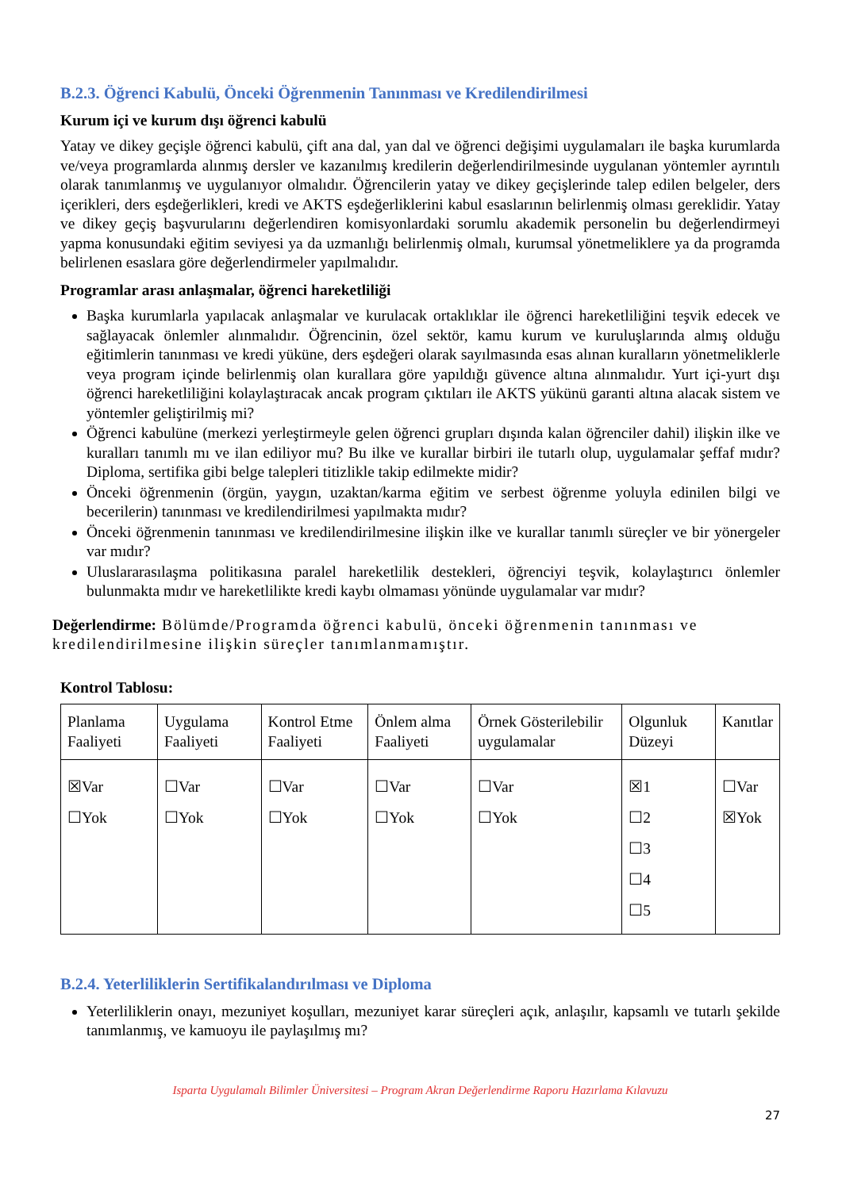B.2.3. Öğrenci Kabulü, Önceki Öğrenmenin Tanınması ve Kredilendirilmesi
Kurum içi ve kurum dışı öğrenci kabulü
Yatay ve dikey geçişle öğrenci kabulü, çift ana dal, yan dal ve öğrenci değişimi uygulamaları ile başka kurumlarda ve/veya programlarda alınmış dersler ve kazanılmış kredilerin değerlendirilmesinde uygulanan yöntemler ayrıntılı olarak tanımlanmış ve uygulanıyor olmalıdır. Öğrencilerin yatay ve dikey geçişlerinde talep edilen belgeler, ders içerikleri, ders eşdeğerlikleri, kredi ve AKTS eşdeğerliklerini kabul esaslarının belirlenmiş olması gereklidir. Yatay ve dikey geçiş başvurularını değerlendiren komisyonlardaki sorumlu akademik personelin bu değerlendirmeyi yapma konusundaki eğitim seviyesi ya da uzmanlığı belirlenmiş olmalı, kurumsal yönetmeliklere ya da programda belirlenen esaslara göre değerlendirmeler yapılmalıdır.
Programlar arası anlaşmalar, öğrenci hareketliliği
Başka kurumlarla yapılacak anlaşmalar ve kurulacak ortaklıklar ile öğrenci hareketliliğini teşvik edecek ve sağlayacak önlemler alınmalıdır. Öğrencinin, özel sektör, kamu kurum ve kuruluşlarında almış olduğu eğitimlerin tanınması ve kredi yüküne, ders eşdeğeri olarak sayılmasında esas alınan kuralların yönetmeliklerle veya program içinde belirlenmiş olan kurallara göre yapıldığı güvence altına alınmalıdır. Yurt içi-yurt dışı öğrenci hareketliliğini kolaylaştıracak ancak program çıktıları ile AKTS yükünü garanti altına alacak sistem ve yöntemler geliştirilmiş mi?
Öğrenci kabulüne (merkezi yerleştirmeyle gelen öğrenci grupları dışında kalan öğrenciler dahil) ilişkin ilke ve kuralları tanımlı mı ve ilan ediliyor mu? Bu ilke ve kurallar birbiri ile tutarlı olup, uygulamalar şeffaf mıdır? Diploma, sertifika gibi belge talepleri titizlikle takip edilmekte midir?
Önceki öğrenmenin (örgün, yaygın, uzaktan/karma eğitim ve serbest öğrenme yoluyla edinilen bilgi ve becerilerin) tanınması ve kredilendirilmesi yapılmakta mıdır?
Önceki öğrenmenin tanınması ve kredilendirilmesine ilişkin ilke ve kurallar tanımlı süreçler ve bir yönergeler var mıdır?
Uluslararasılaşma politikasına paralel hareketlilik destekleri, öğrenciyi teşvik, kolaylaştırıcı önlemler bulunmakta mıdır ve hareketlilikte kredi kaybı olmaması yönünde uygulamalar var mıdır?
Değerlendirme: Bölümde/Programda öğrenci kabulü, önceki öğrenmenin tanınması ve kredilendirilmesine ilişkin süreçler tanımlanmamıştır.
Kontrol Tablosu:
| Planlama Faaliyeti | Uygulama Faaliyeti | Kontrol Etme Faaliyeti | Önlem alma Faaliyeti | Örnek Gösterilebilir uygulamalar | Olgunluk Düzeyi | Kanıtlar |
| ☒Var ☐Yok | ☐Var ☐Yok | ☐Var ☐Yok | ☐Var ☐Yok | ☐Var ☐Yok | ☒1 ☐2 ☐3 ☐4 ☐5 | ☐Var ☒Yok |
B.2.4. Yeterliliklerin Sertifikalandırılması ve Diploma
Yeterliliklerin onayı, mezuniyet koşulları, mezuniyet karar süreçleri açık, anlaşılır, kapsamlı ve tutarlı şekilde tanımlanmış, ve kamuoyu ile paylaşılmış mı?
Isparta Uygulamalı Bilimler Üniversitesi – Program Akran Değerlendirme Raporu Hazırlama Kılavuzu
27